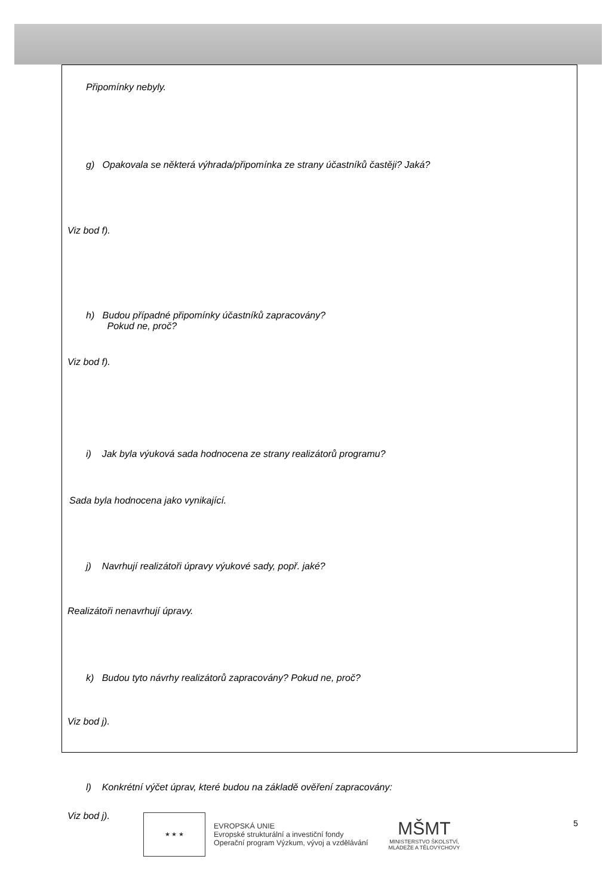Připomínky nebyly.
g) Opakovala se některá výhrada/připomínka ze strany účastníků častěji? Jaká?
Viz bod f).
h) Budou případné připomínky účastníků zapracovány?
Pokud ne, proč?
Viz bod f).
i) Jak byla výuková sada hodnocena ze strany realizátorů programu?
Sada byla hodnocena jako vynikající.
j) Navrhují realizátoři úpravy výukové sady, popř. jaké?
Realizátoři nenavrhují úpravy.
k) Budou tyto návrhy realizátorů zapracovány? Pokud ne, proč?
Viz bod j).
l) Konkrétní výčet úprav, které budou na základě ověření zapracovány:
Viz bod j).
★ ★ ★
EVROPSKÁ UNIE
Evropské strukturální a investiční fondy
Operační program Výzkum, vývoj a vzdělávání
MŠMT
MINISTERSTVO ŠKOLSTVÍ,
MLÁDEŽE A TĚLOVÝCHOVY
5